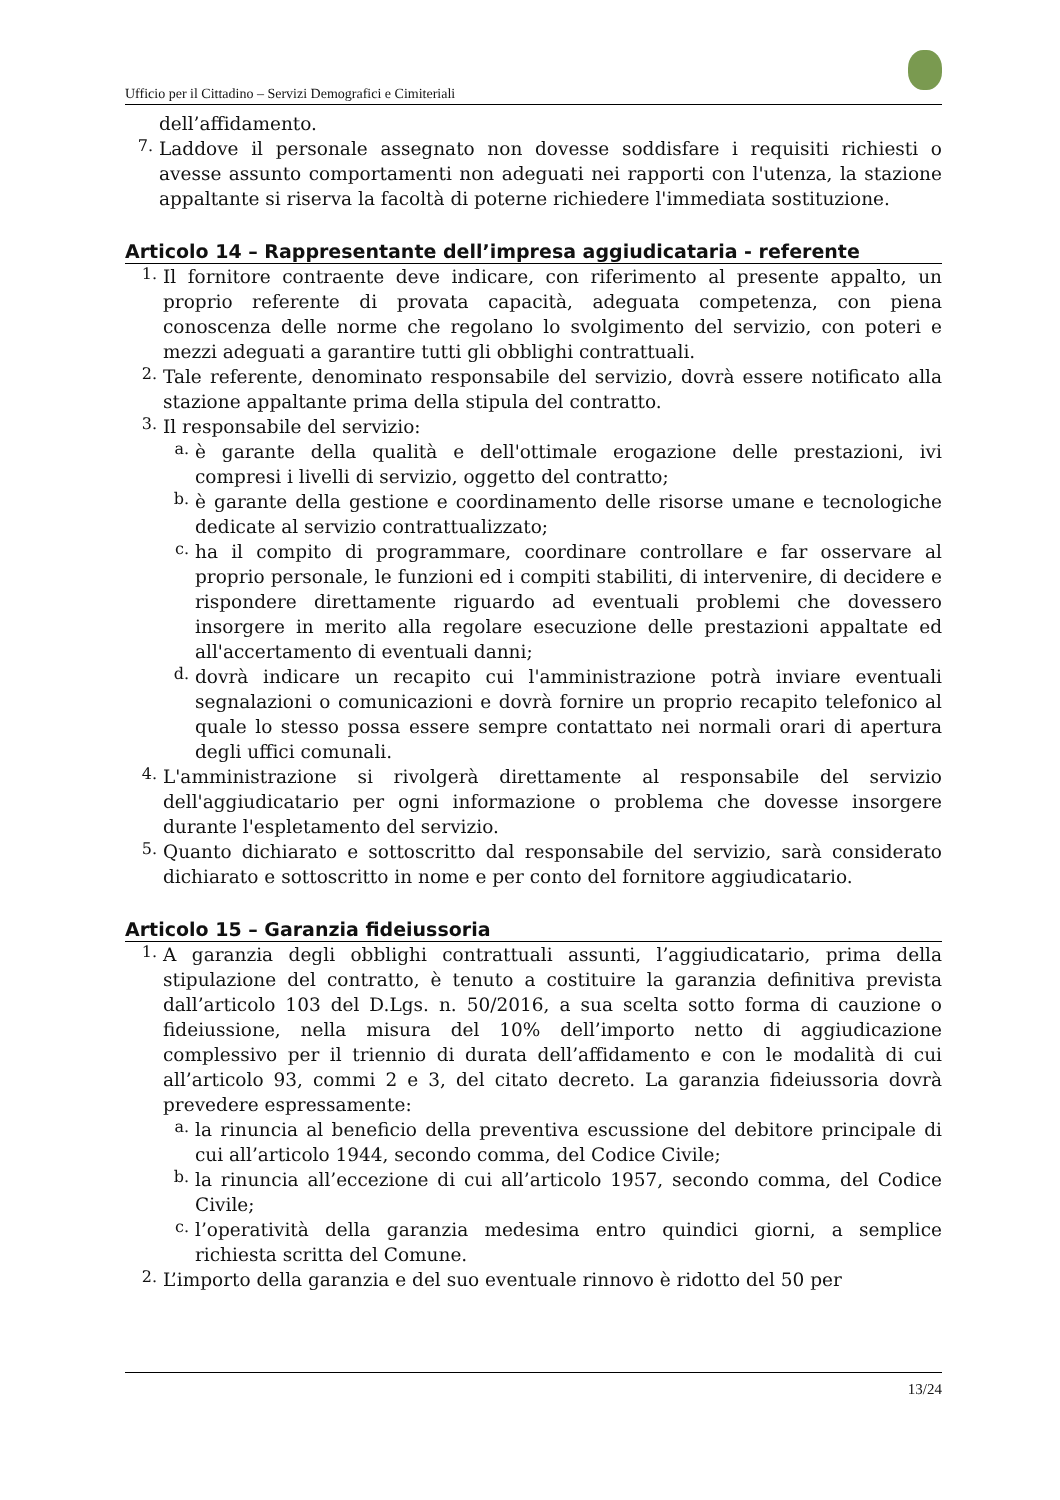Ufficio per il Cittadino – Servizi Demografici e Cimiteriali
dell’affidamento.
7.
Laddove il personale assegnato non dovesse soddisfare i requisiti richiesti o avesse assunto comportamenti non adeguati nei rapporti con l'utenza, la stazione appaltante si riserva la facoltà di poterne richiedere l'immediata sostituzione.
Articolo 14 – Rappresentante dell’impresa aggiudicataria - referente
1.
Il fornitore contraente deve indicare, con riferimento al presente appalto, un proprio referente di provata capacità, adeguata competenza, con piena conoscenza delle norme che regolano lo svolgimento del servizio, con poteri e mezzi adeguati a garantire tutti gli obblighi contrattuali.
2.
Tale referente, denominato responsabile del servizio, dovrà essere notificato alla stazione appaltante prima della stipula del contratto.
3.
Il responsabile del servizio:
a.
è garante della qualità e dell'ottimale erogazione delle prestazioni, ivi compresi i livelli di servizio, oggetto del contratto;
b.
è garante della gestione e coordinamento delle risorse umane e tecnologiche dedicate al servizio contrattualizzato;
c.
ha il compito di programmare, coordinare controllare e far osservare al proprio personale, le funzioni ed i compiti stabiliti, di intervenire, di decidere e rispondere direttamente riguardo ad eventuali problemi che dovessero insorgere in merito alla regolare esecuzione delle prestazioni appaltate ed all'accertamento di eventuali danni;
d.
dovrà indicare un recapito cui l'amministrazione potrà inviare eventuali segnalazioni o comunicazioni e dovrà fornire un proprio recapito telefonico al quale lo stesso possa essere sempre contattato nei normali orari di apertura degli uffici comunali.
4.
L'amministrazione si rivolgerà direttamente al responsabile del servizio dell'aggiudicatario per ogni informazione o problema che dovesse insorgere durante l'espletamento del servizio.
5.
Quanto dichiarato e sottoscritto dal responsabile del servizio, sarà considerato dichiarato e sottoscritto in nome e per conto del fornitore aggiudicatario.
Articolo 15 – Garanzia fideiussoria
1.
A garanzia degli obblighi contrattuali assunti, l’aggiudicatario, prima della stipulazione del contratto, è tenuto a costituire la garanzia definitiva prevista dall’articolo 103 del D.Lgs. n. 50/2016, a sua scelta sotto forma di cauzione o fideiussione, nella misura del 10% dell’importo netto di aggiudicazione complessivo per il triennio di durata dell’affidamento e con le modalità di cui all’articolo 93, commi 2 e 3, del citato decreto. La garanzia fideiussoria dovrà prevedere espressamente:
a.
la rinuncia al beneficio della preventiva escussione del debitore principale di cui all’articolo 1944, secondo comma, del Codice Civile;
b.
la rinuncia all’eccezione di cui all’articolo 1957, secondo comma, del Codice Civile;
c.
l’operatività della garanzia medesima entro quindici giorni, a semplice richiesta scritta del Comune.
2.
L’importo della garanzia e del suo eventuale rinnovo è ridotto del 50 per
13/24